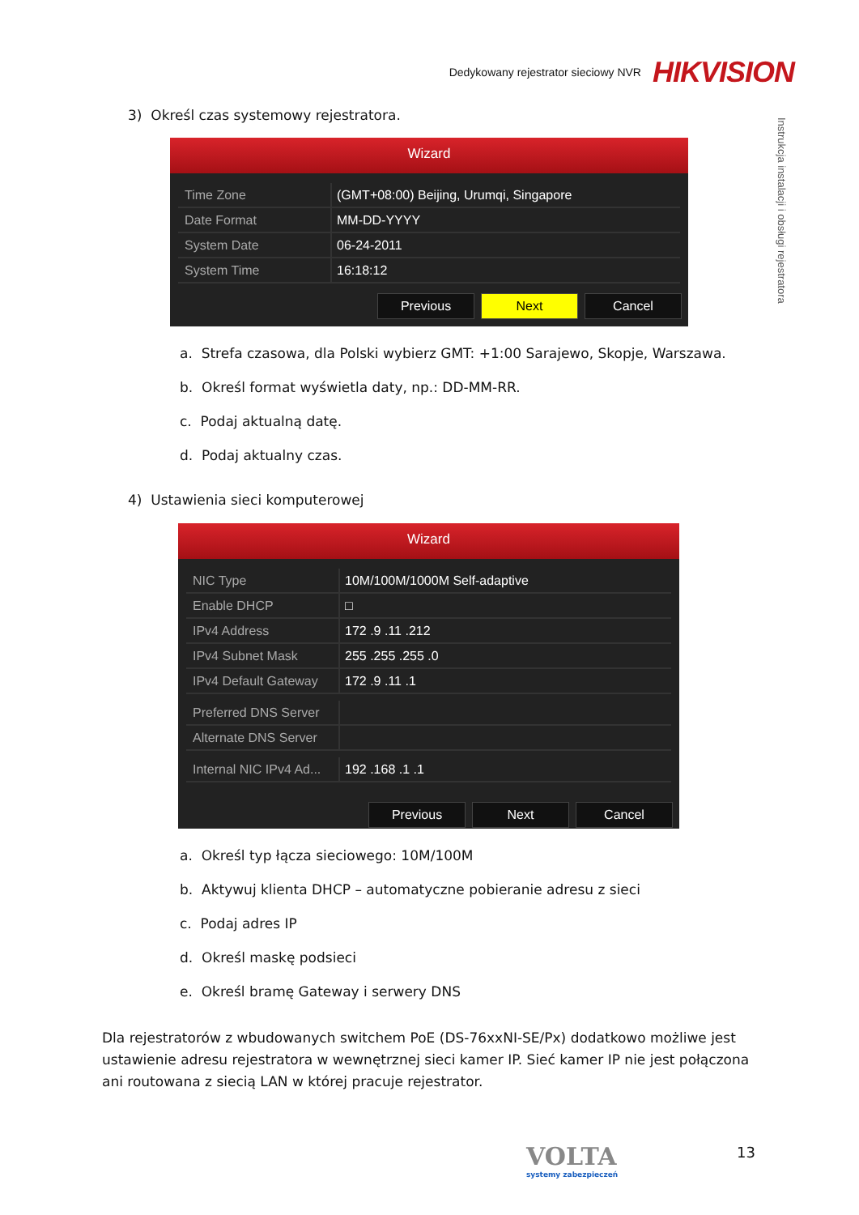Dedykowany rejestrator sieciowy NVR HIKVISION
Instrukcja instalacji i obsługi rejestratora
3) Określ czas systemowy rejestratora.
Wizard
Time Zone (GMT+08:00) Beijing, Urumqi, Singapore
Date Format MM-DD-YYYY
System Date 06-24-2011
System Time 16:18:12
Previous Next Cancel
a. Strefa czasowa, dla Polski wybierz GMT: +1:00 Sarajewo, Skopje, Warszawa.
b. Określ format wyświetla daty, np.: DD-MM-RR.
c. Podaj aktualną datę.
d. Podaj aktualny czas.
4) Ustawienia sieci komputerowej
Wizard
NIC Type 10M/100M/1000M Self-adaptive
Enable DHCP □
IPv4 Address 172 .9 .11 .212
IPv4 Subnet Mask 255 .255 .255 .0
IPv4 Default Gateway 172 .9 .11 .1
Preferred DNS Server
Alternate DNS Server
Internal NIC IPv4 Ad... 192 .168 .1 .1
Previous Next Cancel
a. Określ typ łącza sieciowego: 10M/100M
b. Aktywuj klienta DHCP – automatyczne pobieranie adresu z sieci
c. Podaj adres IP
d. Określ maskę podsieci
e. Określ bramę Gateway i serwery DNS
Dla rejestratorów z wbudowanych switchem PoE (DS-76xxNI-SE/Px) dodatkowo możliwe jest ustawienie adresu rejestratora w wewnętrznej sieci kamer IP. Sieć kamer IP nie jest połączona ani routowana z siecią LAN w której pracuje rejestrator.
VOLTA
systemy zabezpieczeń
13